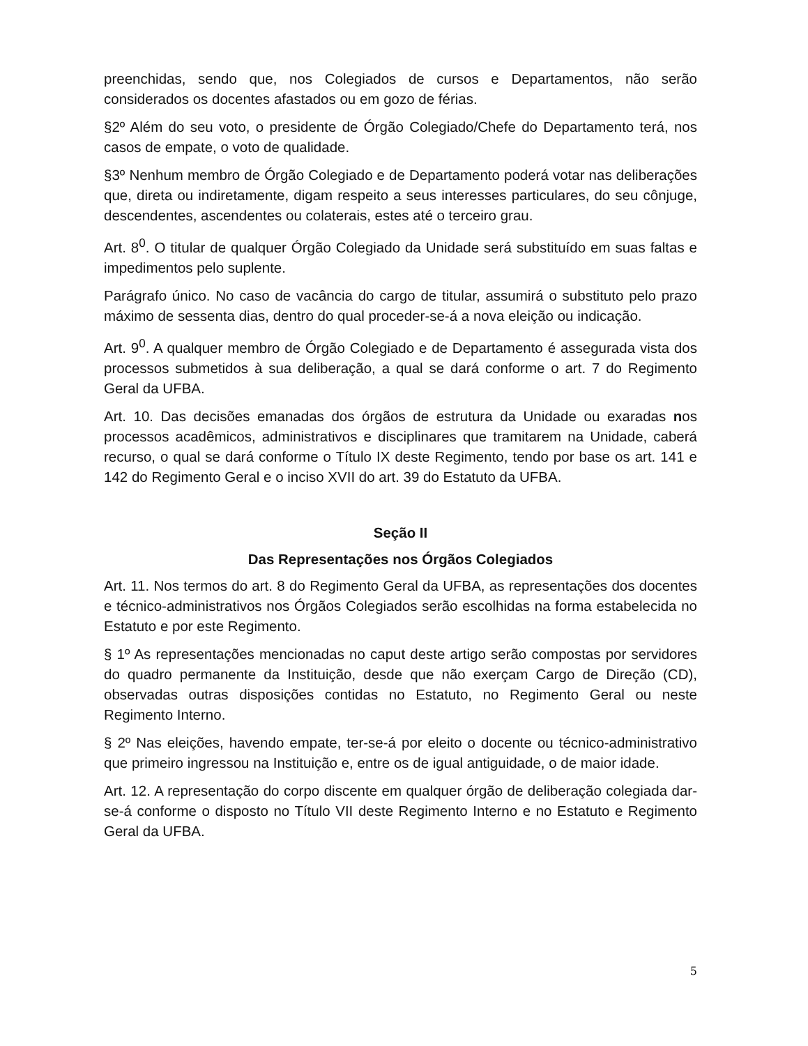preenchidas, sendo que, nos Colegiados de cursos e Departamentos, não serão considerados os docentes afastados ou em gozo de férias.
§2º Além do seu voto, o presidente de Órgão Colegiado/Chefe do Departamento terá, nos casos de empate, o voto de qualidade.
§3º Nenhum membro de Órgão Colegiado e de Departamento poderá votar nas deliberações que, direta ou indiretamente, digam respeito a seus interesses particulares, do seu cônjuge, descendentes, ascendentes ou colaterais, estes até o terceiro grau.
Art. 8<sup>0</sup>. O titular de qualquer Órgão Colegiado da Unidade será substituído em suas faltas e impedimentos pelo suplente.
Parágrafo único. No caso de vacância do cargo de titular, assumirá o substituto pelo prazo máximo de sessenta dias, dentro do qual proceder-se-á a nova eleição ou indicação.
Art. 9<sup>0</sup>. A qualquer membro de Órgão Colegiado e de Departamento é assegurada vista dos processos submetidos à sua deliberação, a qual se dará conforme o art. 7 do Regimento Geral da UFBA.
Art. 10. Das decisões emanadas dos órgãos de estrutura da Unidade ou exaradas nos processos acadêmicos, administrativos e disciplinares que tramitarem na Unidade, caberá recurso, o qual se dará conforme o Título IX deste Regimento, tendo por base os art. 141 e 142 do Regimento Geral e o inciso XVII do art. 39 do Estatuto da UFBA.
Seção II
Das Representações nos Órgãos Colegiados
Art. 11. Nos termos do art. 8 do Regimento Geral da UFBA, as representações dos docentes e técnico-administrativos nos Órgãos Colegiados serão escolhidas na forma estabelecida no Estatuto e por este Regimento.
§ 1º As representações mencionadas no caput deste artigo serão compostas por servidores do quadro permanente da Instituição, desde que não exerçam Cargo de Direção (CD), observadas outras disposições contidas no Estatuto, no Regimento Geral ou neste Regimento Interno.
§ 2º Nas eleições, havendo empate, ter-se-á por eleito o docente ou técnico-administrativo que primeiro ingressou na Instituição e, entre os de igual antiguidade, o de maior idade.
Art. 12. A representação do corpo discente em qualquer órgão de deliberação colegiada dar-se-á conforme o disposto no Título VII deste Regimento Interno e no Estatuto e Regimento Geral da UFBA.
5